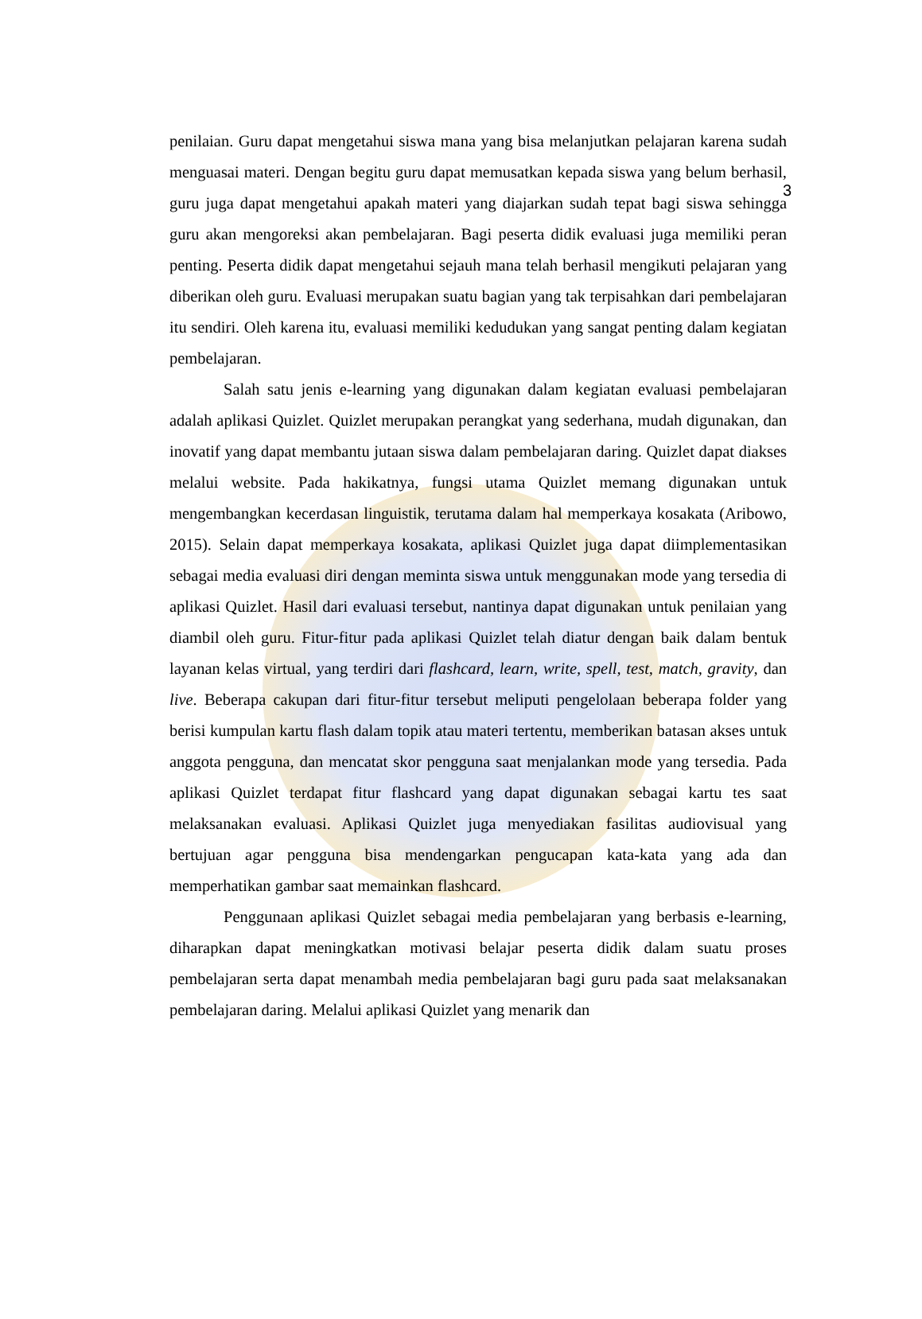3
penilaian. Guru dapat mengetahui siswa mana yang bisa melanjutkan pelajaran karena sudah menguasai materi. Dengan begitu guru dapat memusatkan kepada siswa yang belum berhasil, guru juga dapat mengetahui apakah materi yang diajarkan sudah tepat bagi siswa sehingga guru akan mengoreksi akan pembelajaran. Bagi peserta didik evaluasi juga memiliki peran penting. Peserta didik dapat mengetahui sejauh mana telah berhasil mengikuti pelajaran yang diberikan oleh guru. Evaluasi merupakan suatu bagian yang tak terpisahkan dari pembelajaran itu sendiri. Oleh karena itu, evaluasi memiliki kedudukan yang sangat penting dalam kegiatan pembelajaran.
Salah satu jenis e-learning yang digunakan dalam kegiatan evaluasi pembelajaran adalah aplikasi Quizlet. Quizlet merupakan perangkat yang sederhana, mudah digunakan, dan inovatif yang dapat membantu jutaan siswa dalam pembelajaran daring. Quizlet dapat diakses melalui website. Pada hakikatnya, fungsi utama Quizlet memang digunakan untuk mengembangkan kecerdasan linguistik, terutama dalam hal memperkaya kosakata (Aribowo, 2015). Selain dapat memperkaya kosakata, aplikasi Quizlet juga dapat diimplementasikan sebagai media evaluasi diri dengan meminta siswa untuk menggunakan mode yang tersedia di aplikasi Quizlet. Hasil dari evaluasi tersebut, nantinya dapat digunakan untuk penilaian yang diambil oleh guru. Fitur-fitur pada aplikasi Quizlet telah diatur dengan baik dalam bentuk layanan kelas virtual, yang terdiri dari flashcard, learn, write, spell, test, match, gravity, dan live. Beberapa cakupan dari fitur-fitur tersebut meliputi pengelolaan beberapa folder yang berisi kumpulan kartu flash dalam topik atau materi tertentu, memberikan batasan akses untuk anggota pengguna, dan mencatat skor pengguna saat menjalankan mode yang tersedia. Pada aplikasi Quizlet terdapat fitur flashcard yang dapat digunakan sebagai kartu tes saat melaksanakan evaluasi. Aplikasi Quizlet juga menyediakan fasilitas audiovisual yang bertujuan agar pengguna bisa mendengarkan pengucapan kata-kata yang ada dan memperhatikan gambar saat memainkan flashcard.
Penggunaan aplikasi Quizlet sebagai media pembelajaran yang berbasis e-learning, diharapkan dapat meningkatkan motivasi belajar peserta didik dalam suatu proses pembelajaran serta dapat menambah media pembelajaran bagi guru pada saat melaksanakan pembelajaran daring. Melalui aplikasi Quizlet yang menarik dan